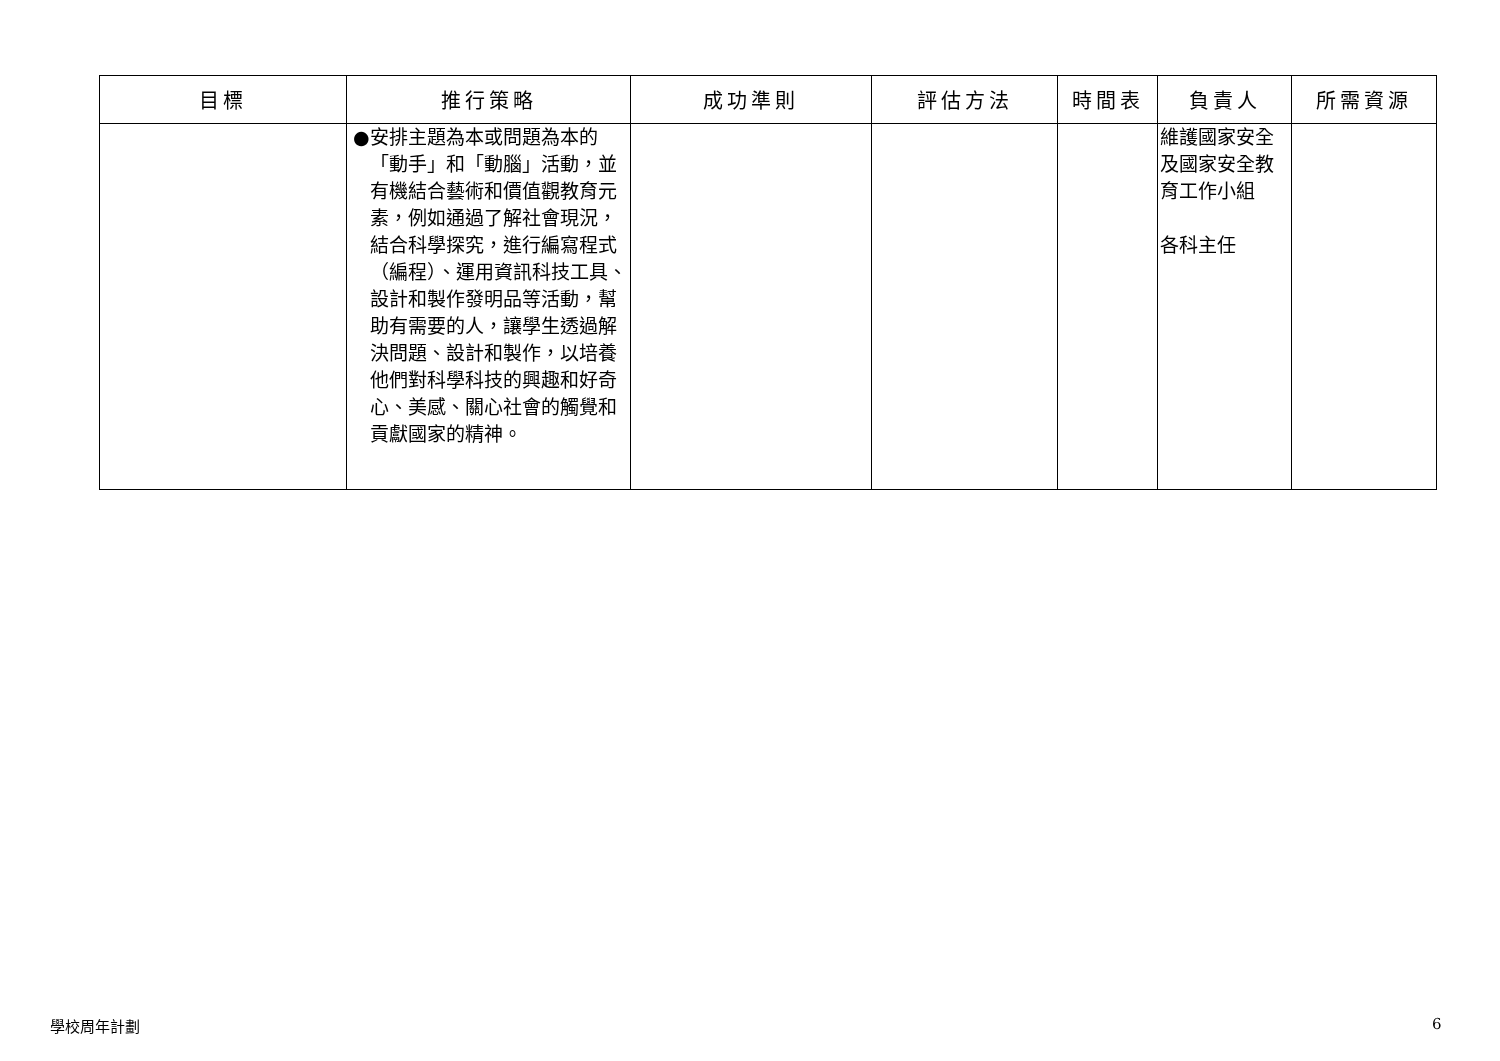| 目標 | 推行策略 | 成功準則 | 評估方法 | 時間表 | 負責人 | 所需資源 |
| --- | --- | --- | --- | --- | --- | --- |
| | ● 安排主題為本或問題為本的「動手」和「動腦」活動，並有機結合藝術和價值觀教育元素，例如通過了解社會現況，結合科學探究，進行編寫程式（編程）、運用資訊科技工具、設計和製作發明品等活動，幫助有需要的人，讓學生透過解決問題、設計和製作，以培養他們對科學科技的興趣和好奇心、美感、關心社會的觸覺和貢獻國家的精神。 | | | | 維護國家安全及國家安全教育工作小組 各科主任 | |
學校周年計劃 6